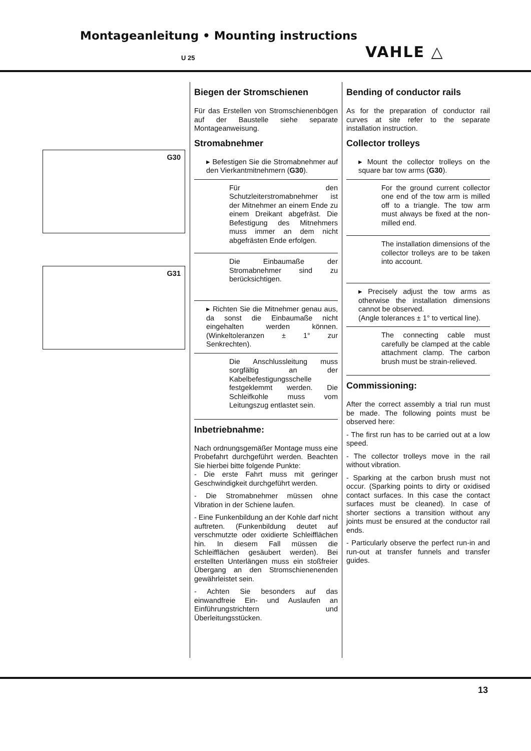Montageanleitung • Mounting instructions
U 25 VAHLE △
G30
G31
Biegen der Stromschienen
Für das Erstellen von Stromschienenbögen auf der Baustelle siehe separate Montageanweisung.
Stromabnehmer
▸ Befestigen Sie die Stromabnehmer auf den Vierkantmitnehmern (G30).
Für den Schutzleiterstromabnehmer ist der Mitnehmer an einem Ende zu einem Dreikant abgefräst. Die Befestigung des Mitnehmers muss immer an dem nicht abgefrästen Ende erfolgen.
Die Einbaumaße der Stromabnehmer sind zu berücksichtigen.
▸ Richten Sie die Mitnehmer genau aus, da sonst die Einbaumaße nicht eingehalten werden können. (Winkeltoleranzen ± 1° zur Senkrechten).
Die Anschlussleitung muss sorgfältig an der Kabelbefestigungsschelle festgeklemmt werden. Die Schleifkohle muss vom Leitungszug entlastet sein.
Inbetriebnahme:
Nach ordnungsgemäßer Montage muss eine Probefahrt durchgeführt werden. Beachten Sie hierbei bitte folgende Punkte:
- Die erste Fahrt muss mit geringer Geschwindigkeit durchgeführt werden.
- Die Stromabnehmer müssen ohne Vibration in der Schiene laufen.
- Eine Funkenbildung an der Kohle darf nicht auftreten. (Funkenbildung deutet auf verschmutzte oder oxidierte Schleifflächen hin. In diesem Fall müssen die Schleifflächen gesäubert werden). Bei erstellten Unterlängen muss ein stoßfreier Übergang an den Stromschienenenden gewährleistet sein.
- Achten Sie besonders auf das einwandfreie Ein- und Auslaufen an Einführungstrichtern und Überleitungsstücken.
Bending of conductor rails
As for the preparation of conductor rail curves at site refer to the separate installation instruction.
Collector trolleys
▸ Mount the collector trolleys on the square bar tow arms (G30).
For the ground current collector one end of the tow arm is milled off to a triangle. The tow arm must always be fixed at the non-milled end.
The installation dimensions of the collector trolleys are to be taken into account.
▸ Precisely adjust the tow arms as otherwise the installation dimensions cannot be observed.
(Angle tolerances ± 1° to vertical line).
The connecting cable must carefully be clamped at the cable attachment clamp. The carbon brush must be strain-relieved.
Commissioning:
After the correct assembly a trial run must be made. The following points must be observed here:
- The first run has to be carried out at a low speed.
- The collector trolleys move in the rail without vibration.
- Sparking at the carbon brush must not occur. (Sparking points to dirty or oxidised contact surfaces. In this case the contact surfaces must be cleaned). In case of shorter sections a transition without any joints must be ensured at the conductor rail ends.
- Particularly observe the perfect run-in and run-out at transfer funnels and transfer guides.
13